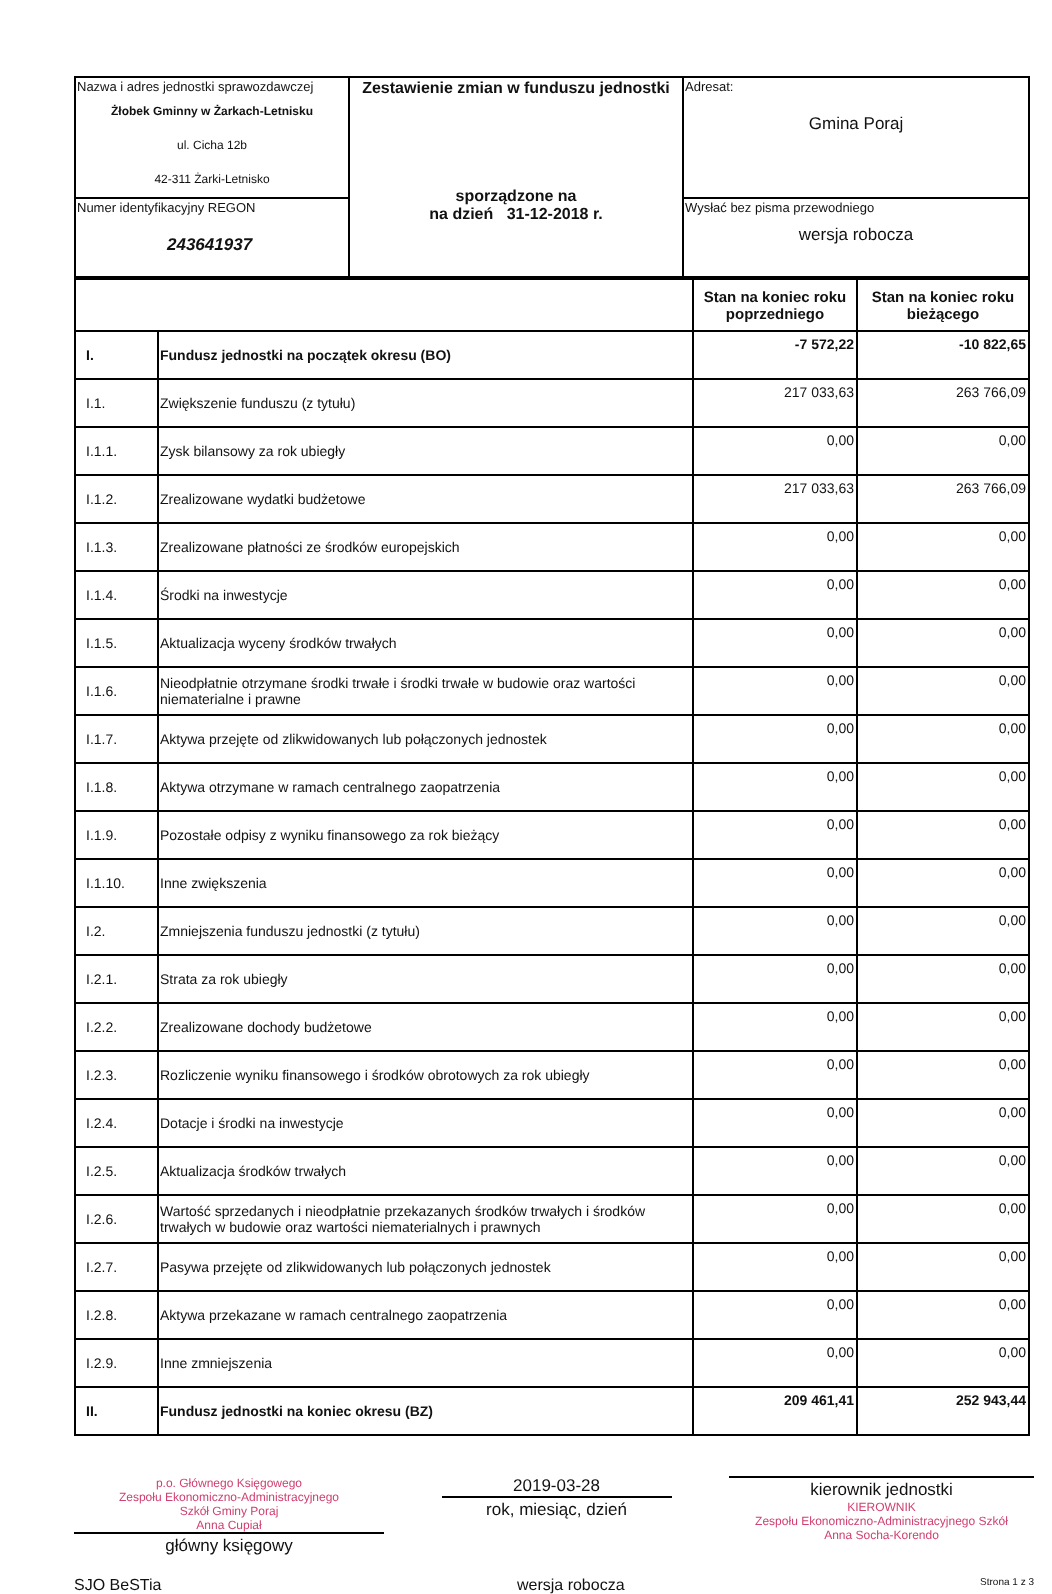| Nazwa i adres jednostki sprawozdawczej Żłobek Gminny w Żarkach-Letnisku ul. Cicha 12b 42-311 Żarki-Letnisko | Zestawienie zmian w funduszu jednostki sporządzone na na dzień 31-12-2018 r. | Adresat: Gmina Poraj |
| Numer identyfikacyjny REGON 243641937 | | Wysłać bez pisma przewodniego wersja robocza |
| | | Stan na koniec roku poprzedniego | Stan na koniec roku bieżącego |
| I. | Fundusz jednostki na początek okresu (BO) | -7 572,22 | -10 822,65 |
| I.1. | Zwiększenie funduszu (z tytułu) | 217 033,63 | 263 766,09 |
| I.1.1. | Zysk bilansowy za rok ubiegły | 0,00 | 0,00 |
| I.1.2. | Zrealizowane wydatki budżetowe | 217 033,63 | 263 766,09 |
| I.1.3. | Zrealizowane płatności ze środków europejskich | 0,00 | 0,00 |
| I.1.4. | Środki na inwestycje | 0,00 | 0,00 |
| I.1.5. | Aktualizacja wyceny środków trwałych | 0,00 | 0,00 |
| I.1.6. | Nieodpłatnie otrzymane środki trwałe i środki trwałe w budowie oraz wartości niematerialne i prawne | 0,00 | 0,00 |
| I.1.7. | Aktywa przejęte od zlikwidowanych lub połączonych jednostek | 0,00 | 0,00 |
| I.1.8. | Aktywa otrzymane w ramach centralnego zaopatrzenia | 0,00 | 0,00 |
| I.1.9. | Pozostałe odpisy z wyniku finansowego za rok bieżący | 0,00 | 0,00 |
| I.1.10. | Inne zwiększenia | 0,00 | 0,00 |
| I.2. | Zmniejszenia funduszu jednostki (z tytułu) | 0,00 | 0,00 |
| I.2.1. | Strata za rok ubiegły | 0,00 | 0,00 |
| I.2.2. | Zrealizowane dochody budżetowe | 0,00 | 0,00 |
| I.2.3. | Rozliczenie wyniku finansowego i środków obrotowych za rok ubiegły | 0,00 | 0,00 |
| I.2.4. | Dotacje i środki na inwestycje | 0,00 | 0,00 |
| I.2.5. | Aktualizacja środków trwałych | 0,00 | 0,00 |
| I.2.6. | Wartość sprzedanych i nieodpłatnie przekazanych środków trwałych i środków trwałych w budowie oraz wartości niematerialnych i prawnych | 0,00 | 0,00 |
| I.2.7. | Pasywa przejęte od zlikwidowanych lub połączonych jednostek | 0,00 | 0,00 |
| I.2.8. | Aktywa przekazane w ramach centralnego zaopatrzenia | 0,00 | 0,00 |
| I.2.9. | Inne zmniejszenia | 0,00 | 0,00 |
| II. | Fundusz jednostki na koniec okresu (BZ) | 209 461,41 | 252 943,44 |
p.o. Głównego Księgowego
Zespołu Ekonomiczno-Administracyjnego
Szkół Gminy Poraj
Anna Cupiał
główny księgowy
2019-03-28
rok, miesiąc, dzień
kierownik jednostki
KIEROWNIK
Zespołu Ekonomiczno-Administracyjnego Szkół
Anna Socha-Korendo
SJO BeSTia wersja robocza Strona 1 z 3